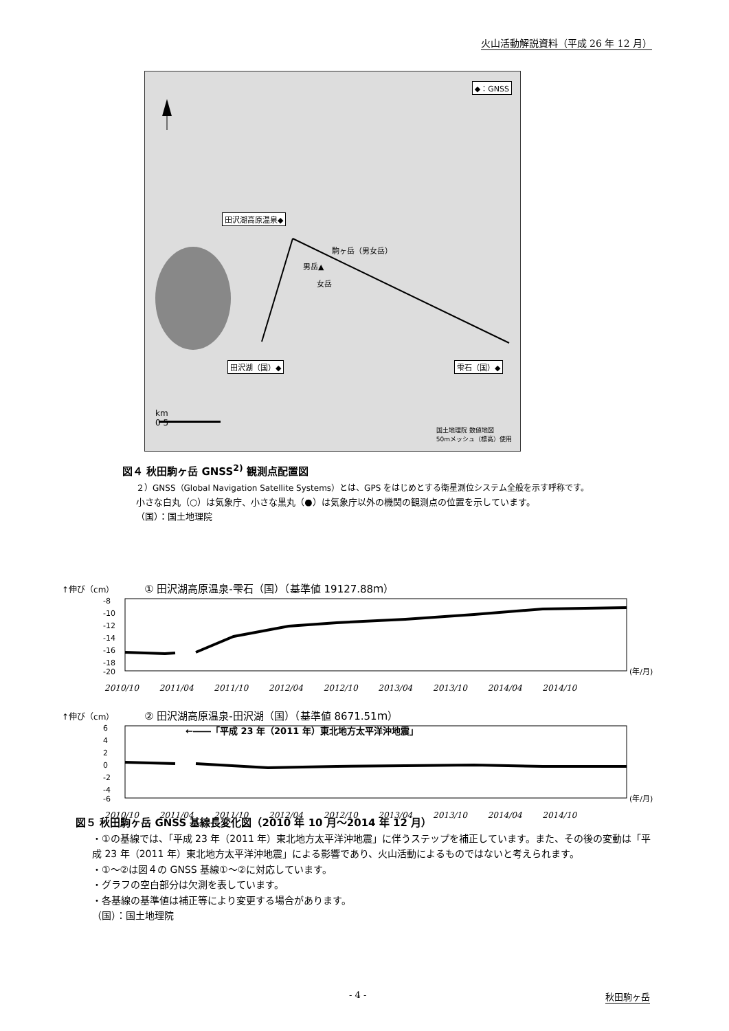火山活動解説資料（平成 26 年 12 月）
◆：GNSS
田沢湖高原温泉◆
田沢湖（国）◆ 雫石（国）◆
駒ヶ岳（男女岳）
男岳▲
女岳
km
0 5
国土地理院 数値地図
50mメッシュ（標高）使用
図４ 秋田駒ヶ岳 GNSS<sup>2)</sup> 観測点配置図
２）GNSS（Global Navigation Satellite Systems）とは、GPS をはじめとする衛星測位システム全般を示す呼称です。
小さな白丸（○）は気象庁、小さな黒丸（●）は気象庁以外の機関の観測点の位置を示しています。
（国）：国土地理院
↑伸び（cm） ① 田沢湖高原温泉-雫石（国）（基準値 19127.88ｍ）
-8
-10
-12
-14
-16
-18
-20
(年/月)
2010/10 2011/04 2011/10 2012/04 2012/10 2013/04 2013/10 2014/04 2014/10
↑伸び（cm） ② 田沢湖高原温泉-田沢湖（国）（基準値 8671.51ｍ）
6
4
2
0
-2
-4
-6
(年/月)
←――「平成 23 年（2011 年）東北地方太平洋沖地震」
2010/10 2011/04 2011/10 2012/04 2012/10 2013/04 2013/10 2014/04 2014/10
図５ 秋田駒ヶ岳 GNSS 基線長変化図（2010 年 10 月～2014 年 12 月）
・①の基線では、「平成 23 年（2011 年）東北地方太平洋沖地震」に伴うステップを補正しています。また、その後の変動は「平成 23 年（2011 年）東北地方太平洋沖地震」による影響であり、火山活動によるものではないと考えられます。
・①～②は図４の GNSS 基線①～②に対応しています。
・グラフの空白部分は欠測を表しています。
・各基線の基準値は補正等により変更する場合があります。
（国）：国土地理院
- 4 - 秋田駒ヶ岳